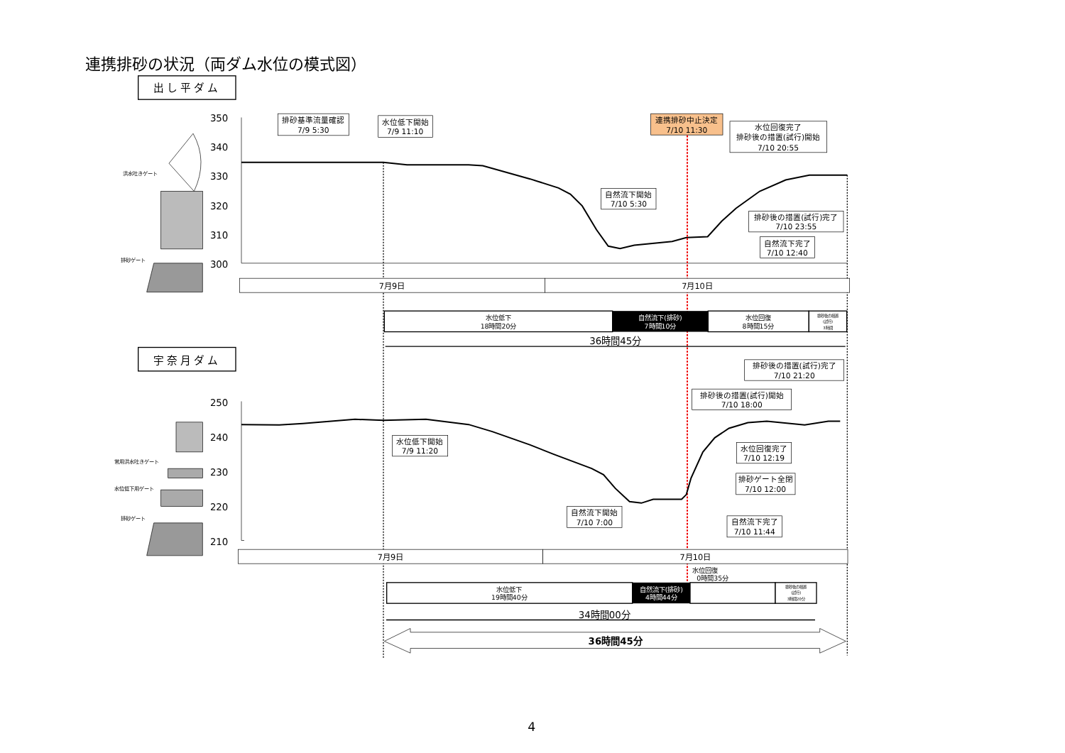連携排砂の状況（両ダム水位の模式図）
出し平ダム
350
340
330
320
310
300
洪水吐きゲート
排砂ゲート
排砂基準流量確認
7/9 5:30
水位低下開始
7/9 11:10
連携排砂中止決定
7/10 11:30
水位回復完了
排砂後の措置(試行)開始
7/10 20:55
自然流下開始
7/10 5:30
排砂後の措置(試行)完了
7/10 23:55
自然流下完了
7/10 12:40
7月9日
7月10日
水位低下
18時間20分
自然流下(排砂)
7時間10分
水位回復
8時間15分
排砂後の措置
(試行)
3時間
36時間45分
宇奈月ダム
250
240
230
220
210
常用洪水吐きゲート
水位低下用ゲート
排砂ゲート
排砂後の措置(試行)完了
7/10 21:20
排砂後の措置(試行)開始
7/10 18:00
水位低下開始
7/9 11:20
水位回復完了
7/10 12:19
排砂ゲート全閉
7/10 12:00
自然流下開始
7/10 7:00
自然流下完了
7/10 11:44
7月9日
7月10日
水位回復
0時間35分
水位低下
19時間40分
自然流下(排砂)
4時間44分
排砂後の措置
(試行)
3時間20分
34時間00分
36時間45分
4